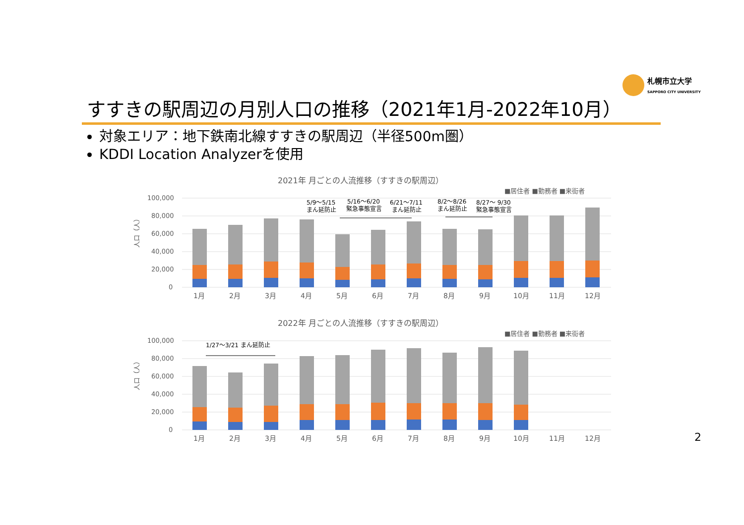札幌市立大学
SAPPORO CITY UNIVERSITY
すすきの駅周辺の月別人口の推移（2021年1月-2022年10月）
対象エリア：地下鉄南北線すすきの駅周辺（半径500m圏）
KDDI Location Analyzerを使用
2021年 月ごとの人流推移（すすきの駅周辺）
■居住者 ■勤務者 ■来街者
100,000
80,000
60,000
40,000
20,000
0
人口（人）
1月
2月
3月
4月
5月
6月
7月
8月
9月
10月
11月
12月
5/9～5/15
まん延防止
5/16～6/20
緊急事態宣言
6/21～7/11
まん延防止
8/2～8/26
まん延防止
8/27～ 9/30
緊急事態宣言
2022年 月ごとの人流推移（すすきの駅周辺）
■居住者 ■勤務者 ■来街者
100,000
80,000
60,000
40,000
20,000
0
人口（人）
1月
2月
3月
4月
5月
6月
7月
8月
9月
10月
11月
12月
1/27～3/21 まん延防止
2